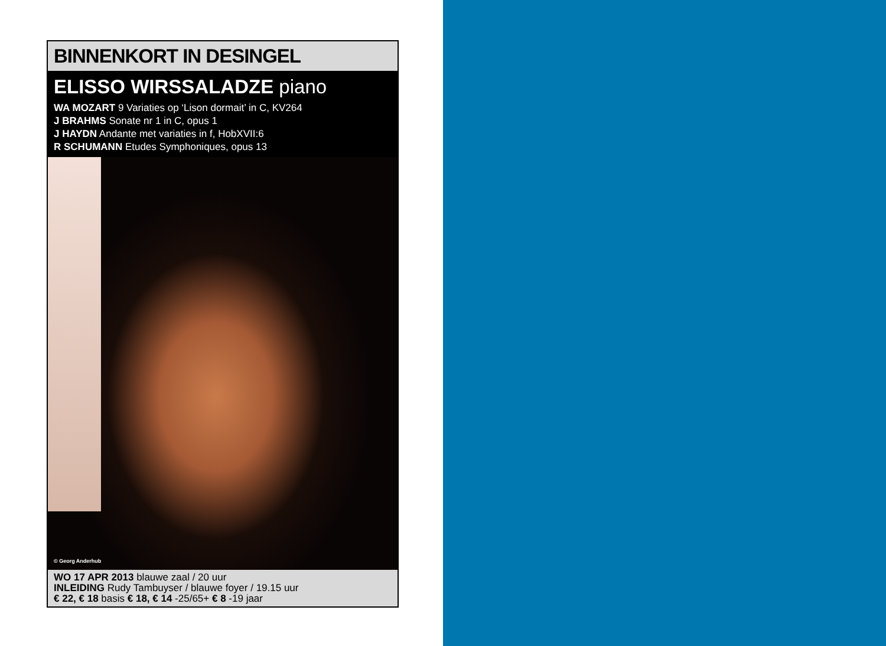BINNENKORT IN DESINGEL
ELISSO WIRSSALADZE piano
WA MOZART 9 Variaties op ‘Lison dormait’ in C, KV264
J BRAHMS Sonate nr 1 in C, opus 1
J HAYDN Andante met variaties in f, HobXVII:6
R SCHUMANN Etudes Symphoniques, opus 13
© Georg Anderhub
WO 17 APR 2013 blauwe zaal / 20 uur
INLEIDING Rudy Tambuyser / blauwe foyer / 19.15 uur
€ 22, € 18 basis € 18, € 14 -25/65+ € 8 -19 jaar